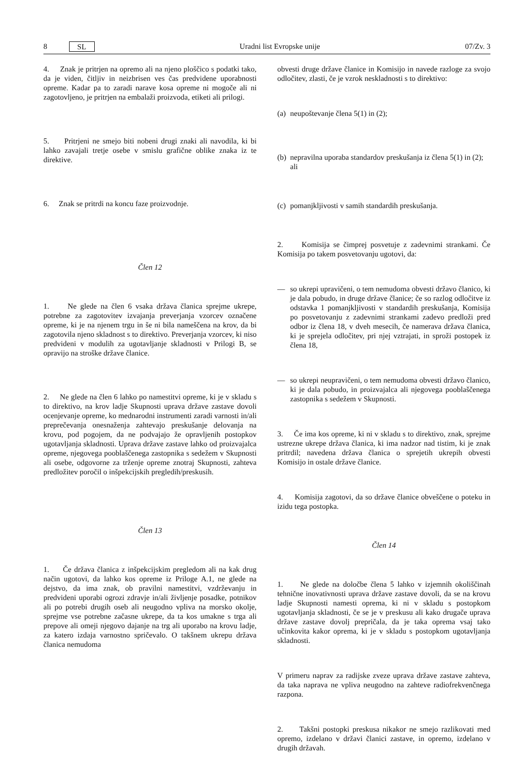8 SL Uradni list Evropske unije 07/Zv. 3
4. Znak je pritrjen na opremo ali na njeno ploščico s podatki tako, da je viden, čitljiv in neizbrisen ves čas predvidene uporabnosti opreme. Kadar pa to zaradi narave kosa opreme ni mogoče ali ni zagotovljeno, je pritrjen na embalaži proizvoda, etiketi ali prilogi.
5. Pritrjeni ne smejo biti nobeni drugi znaki ali navodila, ki bi lahko zavajali tretje osebe v smislu grafične oblike znaka iz te direktive.
6. Znak se pritrdi na koncu faze proizvodnje.
Člen 12
1. Ne glede na člen 6 vsaka država članica sprejme ukrepe, potrebne za zagotovitev izvajanja preverjanja vzorcev označene opreme, ki je na njenem trgu in še ni bila nameščena na krov, da bi zagotovila njeno skladnost s to direktivo. Preverjanja vzorcev, ki niso predvideni v modulih za ugotavljanje skladnosti v Prilogi B, se opravijo na stroške države članice.
2. Ne glede na člen 6 lahko po namestitvi opreme, ki je v skladu s to direktivo, na krov ladje Skupnosti uprava države zastave dovoli ocenjevanje opreme, ko mednarodni instrumenti zaradi varnosti in/ali preprečevanja onesnaženja zahtevajo preskušanje delovanja na krovu, pod pogojem, da ne podvajajo že opravljenih postopkov ugotavljanja skladnosti. Uprava države zastave lahko od proizvajalca opreme, njegovega pooblaščenega zastopnika s sedežem v Skupnosti ali osebe, odgovorne za trženje opreme znotraj Skupnosti, zahteva predložitev poročil o inšpekcijskih pregledih/preskusih.
Člen 13
1. Če država članica z inšpekcijskim pregledom ali na kak drug način ugotovi, da lahko kos opreme iz Priloge A.1, ne glede na dejstvo, da ima znak, ob pravilni namestitvi, vzdrževanju in predvideni uporabi ogrozi zdravje in/ali življenje posadke, potnikov ali po potrebi drugih oseb ali neugodno vpliva na morsko okolje, sprejme vse potrebne začasne ukrepe, da ta kos umakne s trga ali prepove ali omeji njegovo dajanje na trg ali uporabo na krovu ladje, za katero izdaja varnostno spričevalo. O takšnem ukrepu država članica nemudoma
obvesti druge države članice in Komisijo in navede razloge za svojo odločitev, zlasti, če je vzrok neskladnosti s to direktivo:
(a) neupoštevanje člena 5(1) in (2);
(b) nepravilna uporaba standardov preskušanja iz člena 5(1) in (2); ali
(c) pomanjkljivosti v samih standardih preskušanja.
2. Komisija se čimprej posvetuje z zadevnimi strankami. Če Komisija po takem posvetovanju ugotovi, da:
— so ukrepi upravičeni, o tem nemudoma obvesti državo članico, ki je dala pobudo, in druge države članice; če so razlog odločitve iz odstavka 1 pomanjkljivosti v standardih preskušanja, Komisija po posvetovanju z zadevnimi strankami zadevo predloži pred odbor iz člena 18, v dveh mesecih, če namerava država članica, ki je sprejela odločitev, pri njej vztrajati, in sproži postopek iz člena 18,
— so ukrepi neupravičeni, o tem nemudoma obvesti državo članico, ki je dala pobudo, in proizvajalca ali njegovega pooblaščenega zastopnika s sedežem v Skupnosti.
3. Če ima kos opreme, ki ni v skladu s to direktivo, znak, sprejme ustrezne ukrepe država članica, ki ima nadzor nad tistim, ki je znak pritrdil; navedena država članica o sprejetih ukrepih obvesti Komisijo in ostale države članice.
4. Komisija zagotovi, da so države članice obveščene o poteku in izidu tega postopka.
Člen 14
1. Ne glede na določbe člena 5 lahko v izjemnih okoliščinah tehnične inovativnosti uprava države zastave dovoli, da se na krovu ladje Skupnosti namesti oprema, ki ni v skladu s postopkom ugotavljanja skladnosti, če se je v preskusu ali kako drugače uprava države zastave dovolj prepričala, da je taka oprema vsaj tako učinkovita kakor oprema, ki je v skladu s postopkom ugotavljanja skladnosti.
V primeru naprav za radijske zveze uprava države zastave zahteva, da taka naprava ne vpliva neugodno na zahteve radiofrekvenčnega razpona.
2. Takšni postopki preskusa nikakor ne smejo razlikovati med opremo, izdelano v državi članici zastave, in opremo, izdelano v drugih državah.